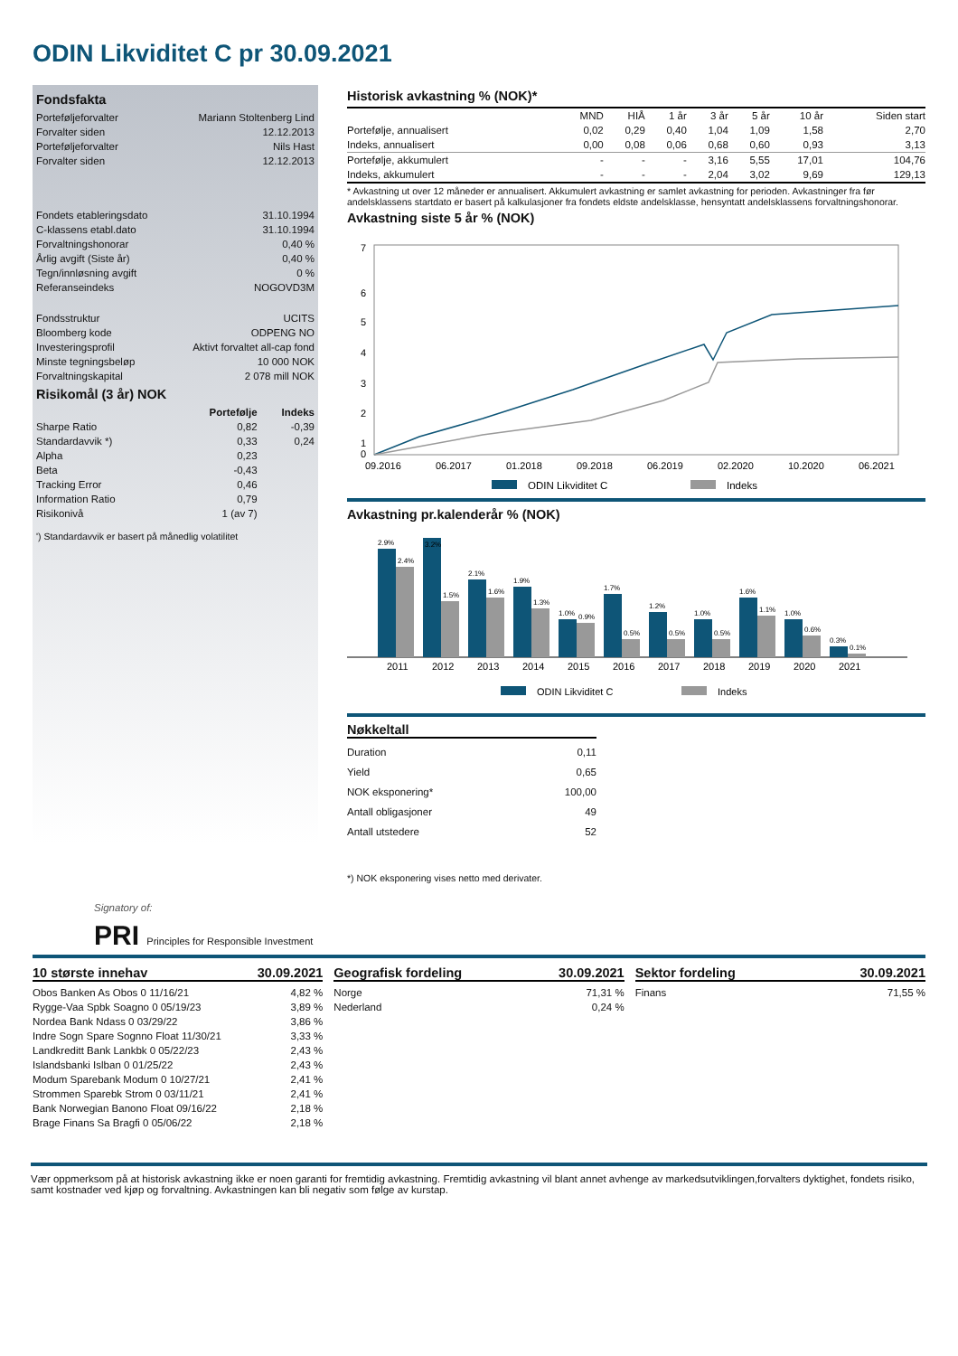ODIN Likviditet C pr 30.09.2021
Fondsfakta
| Porteføljeforvalter | Mariann Stoltenberg Lind |
| Forvalter siden | 12.12.2013 |
| Porteføljeforvalter | Nils Hast |
| Forvalter siden | 12.12.2013 |
| Fondets etableringsdato | 31.10.1994 |
| C-klassens etabl.dato | 31.10.1994 |
| Forvaltningshonorar | 0,40 % |
| Årlig avgift (Siste år) | 0,40 % |
| Tegn/innløsning avgift | 0 % |
| Referanseindeks | NOGOVD3M |
| Fondsstruktur | UCITS |
| Bloomberg kode | ODPENG NO |
| Investeringsprofil | Aktivt forvaltet all-cap fond |
| Minste tegningsbeløp | 10 000 NOK |
| Forvaltningskapital | 2 078 mill NOK |
Risikomål (3 år) NOK
| | Portefølje | Indeks |
| --- | --- | --- |
| Sharpe Ratio | 0,82 | -0,39 |
| Standardavvik *) | 0,33 | 0,24 |
| Alpha | 0,23 | |
| Beta | -0,43 | |
| Tracking Error | 0,46 | |
| Information Ratio | 0,79 | |
| Risikonivå | 1 (av 7) | |
') Standardavvik er basert på månedlig volatilitet
Historisk avkastning % (NOK)*
| | MND | HIÅ | 1 år | 3 år | 5 år | 10 år | Siden start |
| --- | --- | --- | --- | --- | --- | --- | --- |
| Portefølje, annualisert | 0,02 | 0,29 | 0,40 | 1,04 | 1,09 | 1,58 | 2,70 |
| Indeks, annualisert | 0,00 | 0,08 | 0,06 | 0,68 | 0,60 | 0,93 | 3,13 |
| Portefølje, akkumulert | - | - | - | 3,16 | 5,55 | 17,01 | 104,76 |
| Indeks, akkumulert | - | - | - | 2,04 | 3,02 | 9,69 | 129,13 |
* Avkastning ut over 12 måneder er annualisert. Akkumulert avkastning er samlet avkastning for perioden. Avkastninger fra før andelsklassens startdato er basert på kalkulasjoner fra fondets eldste andelsklasse, hensyntatt andelsklassens forvaltningshonorar.
Avkastning siste 5 år % (NOK)
7
6
5
4
3
2
1
0
09.2016
06.2017
01.2018
09.2018
06.2019
02.2020
10.2020
06.2021
ODIN Likviditet C
Indeks
Avkastning pr.kalenderår % (NOK)
2.9%
2.4%
3.2%
1.5%
2.1%
1.6%
1.9%
1.3%
1.0%
0.9%
1.7%
0.5%
1.2%
0.5%
1.0%
0.5%
1.6%
1.1%
1.0%
0.6%
0.3%
0.1%
2011
2012
2013
2014
2015
2016
2017
2018
2019
2020
2021
ODIN Likviditet C
Indeks
Nøkkeltall
| Duration | 0,11 |
| Yield | 0,65 |
| NOK eksponering* | 100,00 |
| Antall obligasjoner | 49 |
| Antall utstedere | 52 |
*) NOK eksponering vises netto med derivater.
Signatory of:
PRI Principles for Responsible Investment
10 største innehav 30.09.2021
| Obos Banken As Obos 0 11/16/21 | 4,82 % |
| Rygge-Vaa Spbk Soagno 0 05/19/23 | 3,89 % |
| Nordea Bank Ndass 0 03/29/22 | 3,86 % |
| Indre Sogn Spare Sognno Float 11/30/21 | 3,33 % |
| Landkreditt Bank Lankbk 0 05/22/23 | 2,43 % |
| Islandsbanki Islban 0 01/25/22 | 2,43 % |
| Modum Sparebank Modum 0 10/27/21 | 2,41 % |
| Strommen Sparebk Strom 0 03/11/21 | 2,41 % |
| Bank Norwegian Banono Float 09/16/22 | 2,18 % |
| Brage Finans Sa Bragfi 0 05/06/22 | 2,18 % |
Geografisk fordeling 30.09.2021
| Norge | 71,31 % |
| Nederland | 0,24 % |
Sektor fordeling 30.09.2021
| Finans | 71,55 % |
Vær oppmerksom på at historisk avkastning ikke er noen garanti for fremtidig avkastning. Fremtidig avkastning vil blant annet avhenge av markedsutviklingen,forvalters dyktighet, fondets risiko, samt kostnader ved kjøp og forvaltning. Avkastningen kan bli negativ som følge av kurstap.